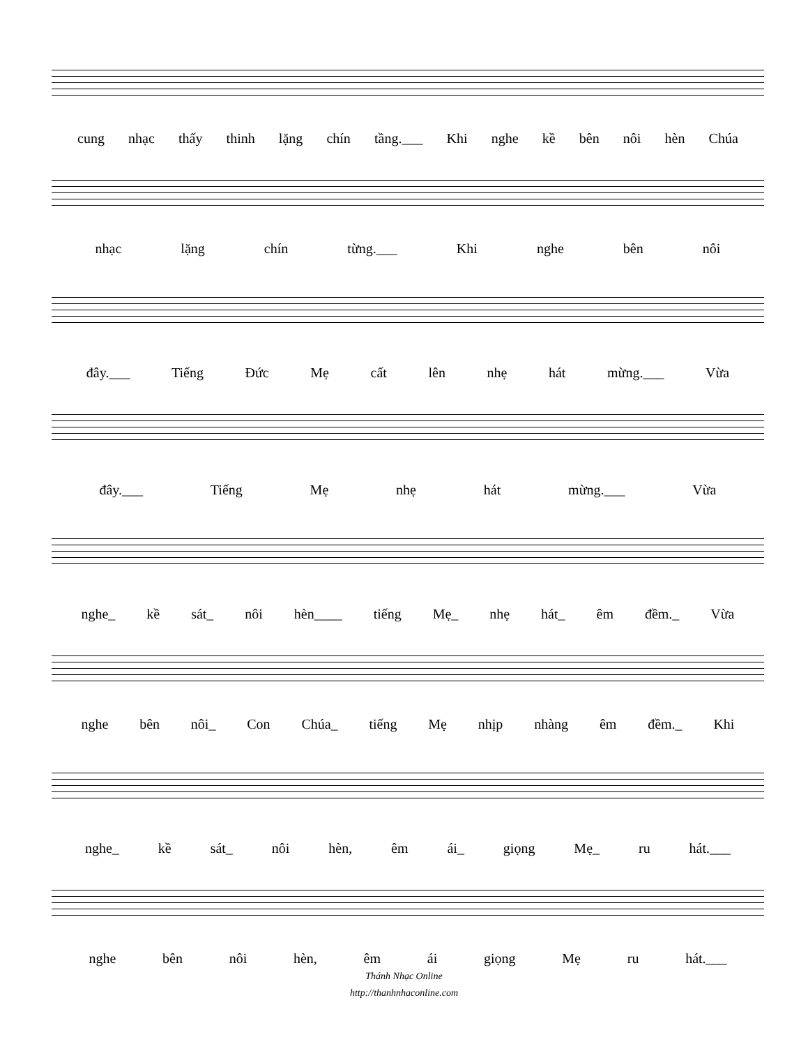cung nhạc thấy thinh lặng chín tầng.___ Khi nghe kề bên nôi hèn Chúa
nhạc lặng chín từng.___ Khi nghe bên nôi
đây.___ Tiếng Đức Mẹ cất lên nhẹ hát mừng.___ Vừa
đây.___ Tiếng Mẹ nhẹ hát mừng.___ Vừa
nghe_ kề sát_ nôi hèn____ tiếng Mẹ_ nhẹ hát_ êm đềm._ Vừa
nghe bên nôi_ Con Chúa_ tiếng Mẹ nhịp nhàng êm đềm._ Khi
nghe_ kề sát_ nôi hèn, êm ái_ giọng Mẹ_ ru hát.___
nghe bên nôi hèn, êm ái giọng Mẹ ru hát.___
Thánh Nhạc Online
http://thanhnhaconline.com